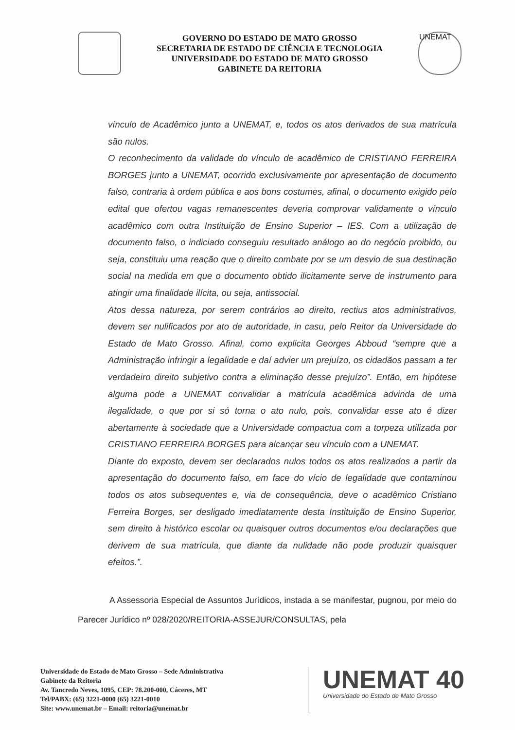GOVERNO DO ESTADO DE MATO GROSSO
SECRETARIA DE ESTADO DE CIÊNCIA E TECNOLOGIA
UNIVERSIDADE DO ESTADO DE MATO GROSSO
GABINETE DA REITORIA
UNEMAT
vínculo de Acadêmico junto a UNEMAT, e, todos os atos derivados de sua matrícula são nulos.
O reconhecimento da validade do vínculo de acadêmico de CRISTIANO FERREIRA BORGES junto a UNEMAT, ocorrido exclusivamente por apresentação de documento falso, contraria à ordem pública e aos bons costumes, afinal, o documento exigido pelo edital que ofertou vagas remanescentes deveria comprovar validamente o vínculo acadêmico com outra Instituição de Ensino Superior – IES. Com a utilização de documento falso, o indiciado conseguiu resultado análogo ao do negócio proibido, ou seja, constituiu uma reação que o direito combate por se um desvio de sua destinação social na medida em que o documento obtido ilicitamente serve de instrumento para atingir uma finalidade ilícita, ou seja, antissocial.
Atos dessa natureza, por serem contrários ao direito, rectius atos administrativos, devem ser nulificados por ato de autoridade, in casu, pelo Reitor da Universidade do Estado de Mato Grosso. Afinal, como explicita Georges Abboud “sempre que a Administração infringir a legalidade e daí advier um prejuízo, os cidadãos passam a ter verdadeiro direito subjetivo contra a eliminação desse prejuízo”. Então, em hipótese alguma pode a UNEMAT convalidar a matrícula acadêmica advinda de uma ilegalidade, o que por si só torna o ato nulo, pois, convalidar esse ato é dizer abertamente à sociedade que a Universidade compactua com a torpeza utilizada por CRISTIANO FERREIRA BORGES para alcançar seu vínculo com a UNEMAT.
Diante do exposto, devem ser declarados nulos todos os atos realizados a partir da apresentação do documento falso, em face do vício de legalidade que contaminou todos os atos subsequentes e, via de consequência, deve o acadêmico Cristiano Ferreira Borges, ser desligado imediatamente desta Instituição de Ensino Superior, sem direito à histórico escolar ou quaisquer outros documentos e/ou declarações que derivem de sua matrícula, que diante da nulidade não pode produzir quaisquer efeitos.”.
A Assessoria Especial de Assuntos Jurídicos, instada a se manifestar, pugnou, por meio do Parecer Jurídico nº 028/2020/REITORIA-ASSEJUR/CONSULTAS, pela
Universidade do Estado de Mato Grosso – Sede Administrativa
Gabinete da Reitoria
Av. Tancredo Neves, 1095, CEP: 78.200-000, Cáceres, MT
Tel/PABX: (65) 3221-0000 (65) 3221-0010
Site: www.unemat.br – Email: reitoria@unemat.br
UNEMAT 40
Universidade do Estado de Mato Grosso